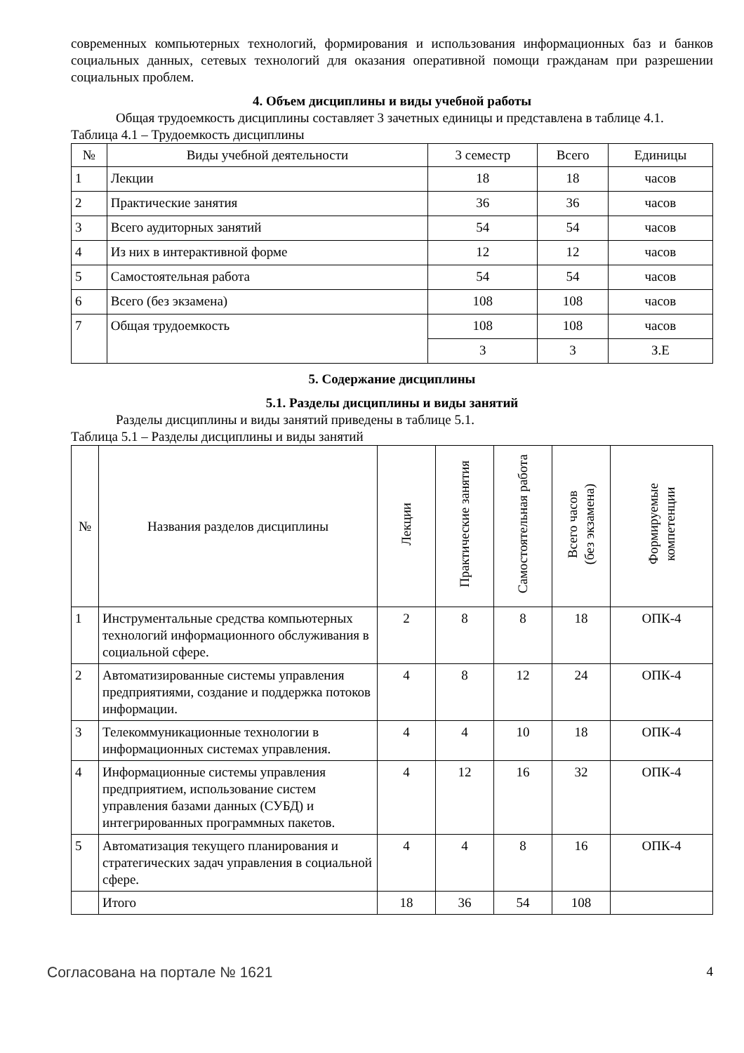современных компьютерных технологий, формирования и использования информационных баз и банков социальных данных, сетевых технологий для оказания оперативной помощи гражданам при разрешении социальных проблем.
4. Объем дисциплины и виды учебной работы
Общая трудоемкость дисциплины составляет 3 зачетных единицы и представлена в таблице 4.1.
Таблица 4.1 – Трудоемкость дисциплины
| № | Виды учебной деятельности | 3 семестр | Всего | Единицы |
| --- | --- | --- | --- | --- |
| 1 | Лекции | 18 | 18 | часов |
| 2 | Практические занятия | 36 | 36 | часов |
| 3 | Всего аудиторных занятий | 54 | 54 | часов |
| 4 | Из них в интерактивной форме | 12 | 12 | часов |
| 5 | Самостоятельная работа | 54 | 54 | часов |
| 6 | Всего (без экзамена) | 108 | 108 | часов |
| 7 | Общая трудоемкость | 108 | 108 | часов |
| | | 3 | 3 | З.Е |
5. Содержание дисциплины
5.1. Разделы дисциплины и виды занятий
Разделы дисциплины и виды занятий приведены в таблице 5.1.
Таблица 5.1 – Разделы дисциплины и виды занятий
| № | Названия разделов дисциплины | Лекции | Практические занятия | Самостоятельная работа | Всего часов (без экзамена) | Формируемые компетенции |
| --- | --- | --- | --- | --- | --- | --- |
| 1 | Инструментальные средства компьютерных технологий информационного обслуживания в социальной сфере. | 2 | 8 | 8 | 18 | ОПК-4 |
| 2 | Автоматизированные системы управления предприятиями, создание и поддержка потоков информации. | 4 | 8 | 12 | 24 | ОПК-4 |
| 3 | Телекоммуникационные технологии в информационных системах управления. | 4 | 4 | 10 | 18 | ОПК-4 |
| 4 | Информационные системы управления предприятием, использование систем управления базами данных (СУБД) и интегрированных программных пакетов. | 4 | 12 | 16 | 32 | ОПК-4 |
| 5 | Автоматизация текущего планирования и стратегических задач управления в социальной сфере. | 4 | 4 | 8 | 16 | ОПК-4 |
| | Итого | 18 | 36 | 54 | 108 | |
Согласована на портале № 1621 4